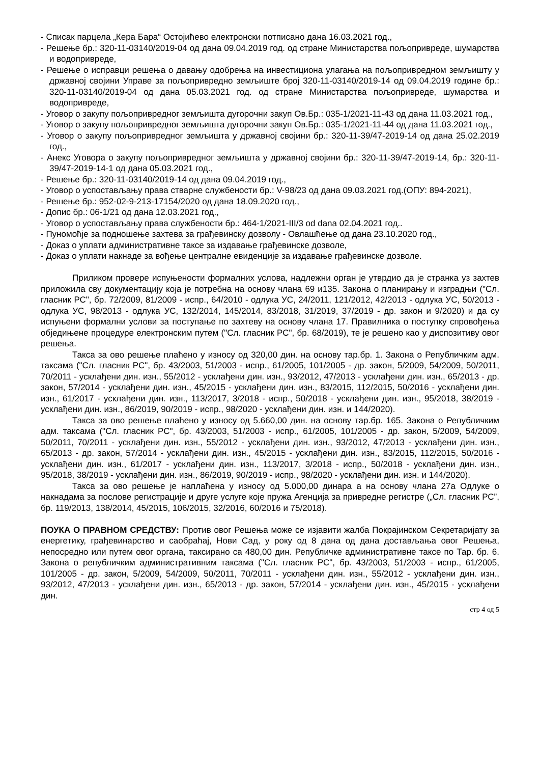- Списак парцела „Кера Бара“ Остојићево електронски потписано дана 16.03.2021 год.,
- Решење бр.: 320-11-03140/2019-04 од дана 09.04.2019 год. од стране Министарства пољопривреде, шумарства и водопривреде,
- Решење о исправци решења о давању одобрења на инвестициона улагања на пољопривредном земљишту у државној својини Управе за пољопривредно земљиште број 320-11-03140/2019-14 од 09.04.2019 године бр.: 320-11-03140/2019-04 од дана 05.03.2021 год. од стране Министарства пољопривреде, шумарства и водопривреде,
- Уговор о закупу пољопривредног земљишта дугорочни закуп Ов.Бр.: 035-1/2021-11-43 од дана 11.03.2021 год.,
- Уговор о закупу пољопривредног земљишта дугорочни закуп Ов.Бр.: 035-1/2021-11-44 од дана 11.03.2021 год.,
- Уговор о закупу пољопривредног земљишта у државној својини бр.: 320-11-39/47-2019-14 од дана 25.02.2019 год.,
- Анекс Уговора о закупу пољопривредног земљишта у државној својини бр.: 320-11-39/47-2019-14, бр.: 320-11-39/47-2019-14-1 од дана 05.03.2021 год.,
- Решење бр.: 320-11-03140/2019-14 од дана 09.04.2019 год.,
- Уговор о успостављању права стварне службености бр.: V-98/23 од дана 09.03.2021 год.(ОПУ: 894-2021),
- Решење бр.: 952-02-9-213-17154/2020 од дана 18.09.2020 год.,
- Допис бр.: 06-1/21 од дана 12.03.2021 год.,
- Уговор о успостављању права службености бр.: 464-1/2021-III/3 od dana 02.04.2021 год..
- Пуномоћје за подношење захтева за грађевинску дозволу - Овлашћење од дана 23.10.2020 год.,
- Доказ о уплати административне таксе за издавање грађевинске дозволе,
- Доказ о уплати накнаде за вођење централне евиденције за издавање грађевинске дозволе.
Приликом провере испуњености формалних услова, надлежни орган је утврдио да је странка уз захтев приложила сву документацију која је потребна на основу члана 69 и135. Закона о планирању и изградњи ("Сл. гласник РС", бр. 72/2009, 81/2009 - испр., 64/2010 - одлука УС, 24/2011, 121/2012, 42/2013 - одлука УС, 50/2013 - одлука УС, 98/2013 - одлука УС, 132/2014, 145/2014, 83/2018, 31/2019, 37/2019 - др. закон и 9/2020) и да су испуњени формални услови за поступање по захтеву на основу члана 17. Правилника о поступку спровођења обједињене процедуре електронским путем ("Сл. гласник РС", бр. 68/2019), те је решено као у диспозитиву овог решења.
Такса за ово решење плаћено у износу од 320,00 дин. на основу тар.бр. 1. Закона о Републичким адм. таксама ("Сл. гласник РС", бр. 43/2003, 51/2003 - испр., 61/2005, 101/2005 - др. закон, 5/2009, 54/2009, 50/2011, 70/2011 - усклађени дин. изн., 55/2012 - усклађени дин. изн., 93/2012, 47/2013 - усклађени дин. изн., 65/2013 - др. закон, 57/2014 - усклађени дин. изн., 45/2015 - усклађени дин. изн., 83/2015, 112/2015, 50/2016 - усклађени дин. изн., 61/2017 - усклађени дин. изн., 113/2017, 3/2018 - испр., 50/2018 - усклађени дин. изн., 95/2018, 38/2019 - усклађени дин. изн., 86/2019, 90/2019 - испр., 98/2020 - усклађени дин. изн. и 144/2020).
Такса за ово решење плаћено у износу од 5.660,00 дин. на основу тар.бр. 165. Закона о Републичким адм. таксама ("Сл. гласник РС", бр. 43/2003, 51/2003 - испр., 61/2005, 101/2005 - др. закон, 5/2009, 54/2009, 50/2011, 70/2011 - усклађени дин. изн., 55/2012 - усклађени дин. изн., 93/2012, 47/2013 - усклађени дин. изн., 65/2013 - др. закон, 57/2014 - усклађени дин. изн., 45/2015 - усклађени дин. изн., 83/2015, 112/2015, 50/2016 - усклађени дин. изн., 61/2017 - усклађени дин. изн., 113/2017, 3/2018 - испр., 50/2018 - усклађени дин. изн., 95/2018, 38/2019 - усклађени дин. изн., 86/2019, 90/2019 - испр., 98/2020 - усклађени дин. изн. и 144/2020).
Такса за ово решење је наплаћена у износу од 5.000,00 динара а на основу члана 27а Одлуке о накнадама за послове регистрације и друге услуге које пружа Агенција за привредне регистре („Сл. гласник РС”, бр. 119/2013, 138/2014, 45/2015, 106/2015, 32/2016, 60/2016 и 75/2018).
ПОУКА О ПРАВНОМ СРЕДСТВУ: Против овог Решења може се изјавити жалба Покрајинском Секретаријату за енергетику, грађевинарство и саобраћај, Нови Сад, у року од 8 дана од дана достављања овог Решења, непосредно или путем овог органа, таксирано са 480,00 дин. Републичке административне таксе по Тар. бр. 6. Закона о републичким административним таксама ("Сл. гласник РС", бр. 43/2003, 51/2003 - испр., 61/2005, 101/2005 - др. закон, 5/2009, 54/2009, 50/2011, 70/2011 - усклађени дин. изн., 55/2012 - усклађени дин. изн., 93/2012, 47/2013 - усклађени дин. изн., 65/2013 - др. закон, 57/2014 - усклађени дин. изн., 45/2015 - усклађени дин.
стр 4 од 5